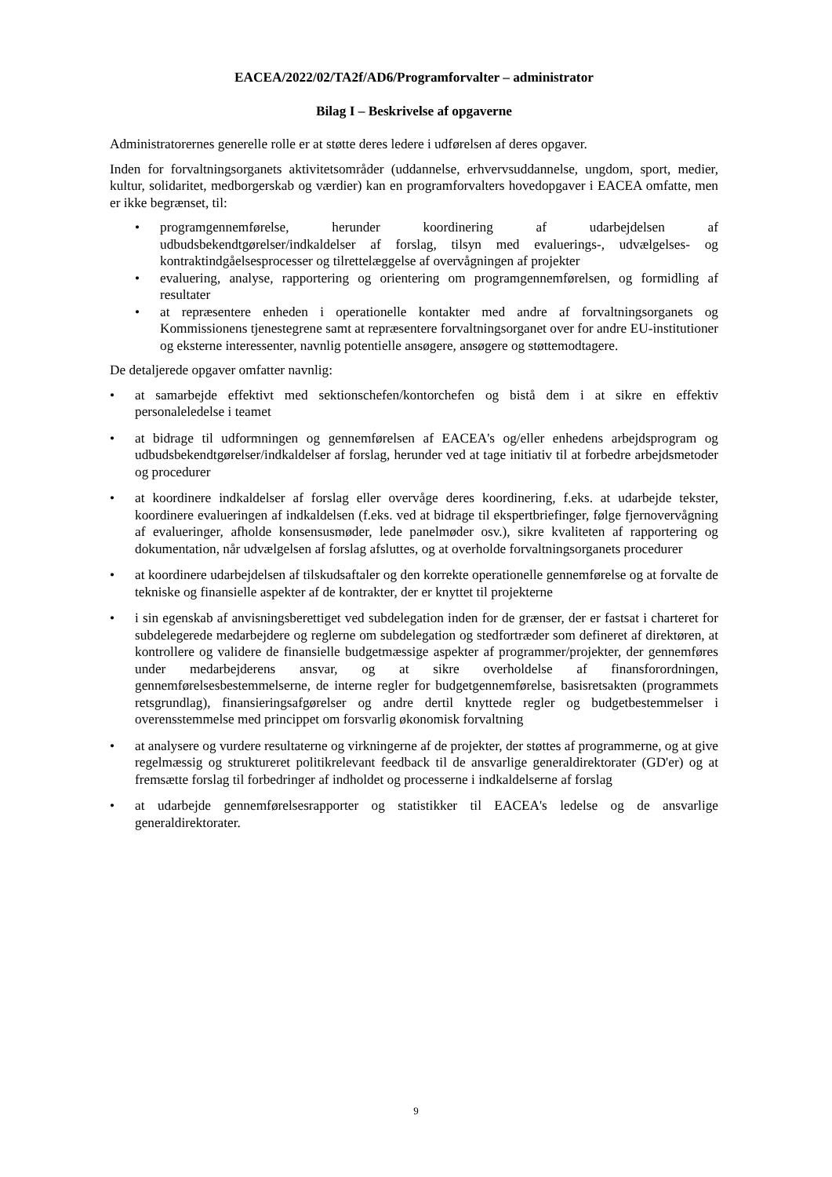EACEA/2022/02/TA2f/AD6/Programforvalter – administrator
Bilag I – Beskrivelse af opgaverne
Administratorernes generelle rolle er at støtte deres ledere i udførelsen af deres opgaver.
Inden for forvaltningsorganets aktivitetsområder (uddannelse, erhvervsuddannelse, ungdom, sport, medier, kultur, solidaritet, medborgerskab og værdier) kan en programforvalters hovedopgaver i EACEA omfatte, men er ikke begrænset, til:
• programgennemførelse, herunder koordinering af udarbejdelsen af udbudsbekendtgørelser/indkaldelser af forslag, tilsyn med evaluerings-, udvælgelses- og kontraktindgåelsesprocesser og tilrettelæggelse af overvågningen af projekter
• evaluering, analyse, rapportering og orientering om programgennemførelsen, og formidling af resultater
• at repræsentere enheden i operationelle kontakter med andre af forvaltningsorganets og Kommissionens tjenestegrene samt at repræsentere forvaltningsorganet over for andre EU-institutioner og eksterne interessenter, navnlig potentielle ansøgere, ansøgere og støttemodtagere.
De detaljerede opgaver omfatter navnlig:
• at samarbejde effektivt med sektionschefen/kontorchefen og bistå dem i at sikre en effektiv personaleledelse i teamet
• at bidrage til udformningen og gennemførelsen af EACEA's og/eller enhedens arbejdsprogram og udbudsbekendtgørelser/indkaldelser af forslag, herunder ved at tage initiativ til at forbedre arbejdsmetoder og procedurer
• at koordinere indkaldelser af forslag eller overvåge deres koordinering, f.eks. at udarbejde tekster, koordinere evalueringen af indkaldelsen (f.eks. ved at bidrage til ekspertbriefinger, følge fjernovervågning af evalueringer, afholde konsensusmøder, lede panelmøder osv.), sikre kvaliteten af rapportering og dokumentation, når udvælgelsen af forslag afsluttes, og at overholde forvaltningsorganets procedurer
• at koordinere udarbejdelsen af tilskudsaftaler og den korrekte operationelle gennemførelse og at forvalte de tekniske og finansielle aspekter af de kontrakter, der er knyttet til projekterne
• i sin egenskab af anvisningsberettiget ved subdelegation inden for de grænser, der er fastsat i charteret for subdelegerede medarbejdere og reglerne om subdelegation og stedfortræder som defineret af direktøren, at kontrollere og validere de finansielle budgetmæssige aspekter af programmer/projekter, der gennemføres under medarbejderens ansvar, og at sikre overholdelse af finansforordningen, gennemførelsesbestemmelserne, de interne regler for budgetgennemførelse, basisretsakten (programmets retsgrundlag), finansieringsafgørelser og andre dertil knyttede regler og budgetbestemmelser i overensstemmelse med princippet om forsvarlig økonomisk forvaltning
• at analysere og vurdere resultaterne og virkningerne af de projekter, der støttes af programmerne, og at give regelmæssig og struktureret politikrelevant feedback til de ansvarlige generaldirektorater (GD'er) og at fremsætte forslag til forbedringer af indholdet og processerne i indkaldelserne af forslag
• at udarbejde gennemførelsesrapporter og statistikker til EACEA's ledelse og de ansvarlige generaldirektorater.
9